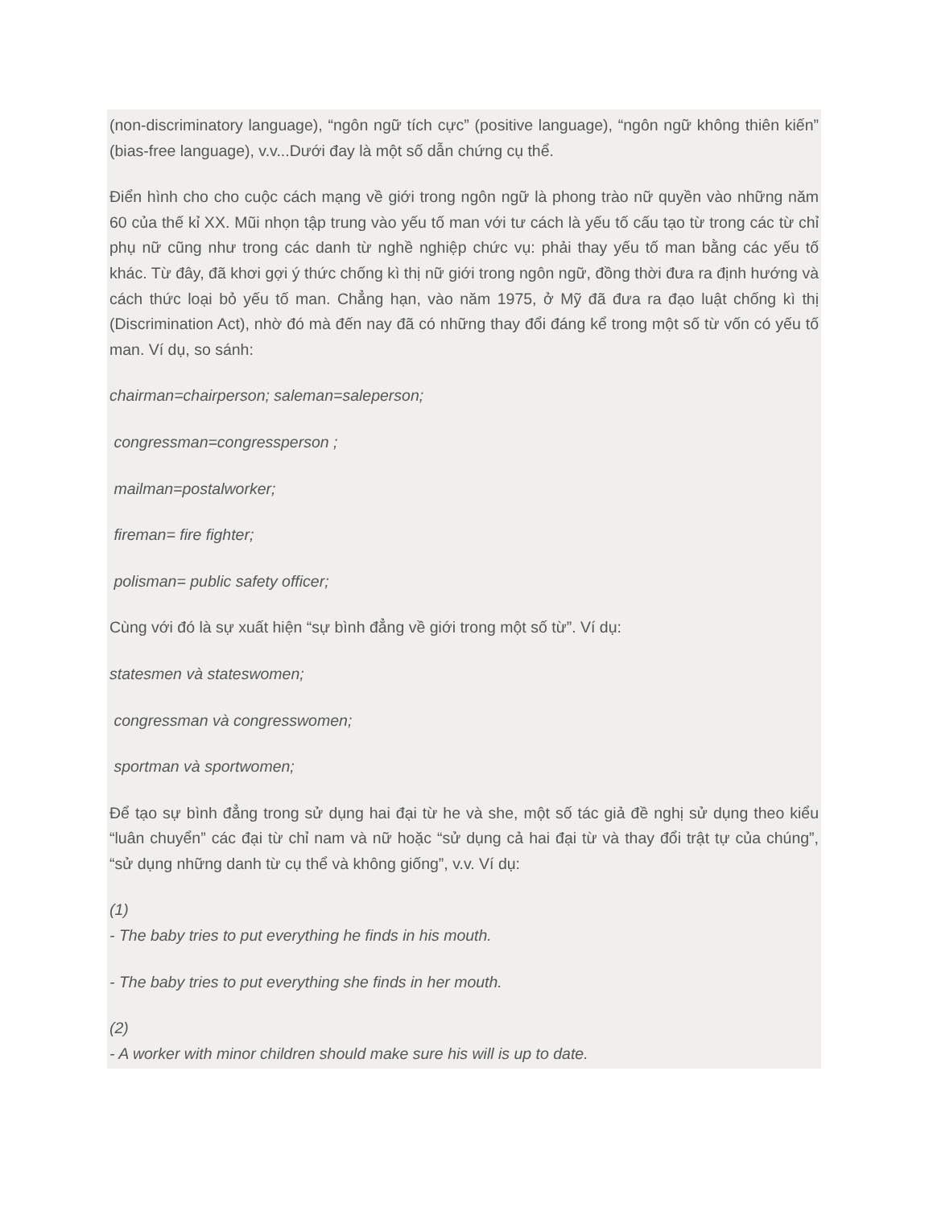(non-discriminatory language), “ngôn ngữ tích cực” (positive language), “ngôn ngữ không thiên kiến” (bias-free language), v.v...Dưới đay là một số dẫn chứng cụ thể.
Điển hình cho cho cuộc cách mạng về giới trong ngôn ngữ là phong trào nữ quyền vào những năm 60 của thế kỉ XX. Mũi nhọn tập trung vào yếu tố man với tư cách là yếu tố cấu tạo từ trong các từ chỉ phụ nữ cũng như trong các danh từ nghề nghiệp chức vụ: phải thay yếu tố man bằng các yếu tố khác. Từ đây, đã khơi gợi ý thức chống kì thị nữ giới trong ngôn ngữ, đồng thời đưa ra định hướng và cách thức loại bỏ yếu tố man. Chẳng hạn, vào năm 1975, ở Mỹ đã đưa ra đạo luật chống kì thị (Discrimination Act), nhờ đó mà đến nay đã có những thay đổi đáng kể trong một số từ vốn có yếu tố man. Ví dụ, so sánh:
chairman=chairperson; saleman=saleperson;
congressman=congressperson ;
mailman=postalworker;
fireman= fire fighter;
polisman= public safety officer;
Cùng với đó là sự xuất hiện “sự bình đẳng về giới trong một số từ”. Ví dụ:
statesmen và stateswomen;
congressman và congresswomen;
sportman và sportwomen;
Để tạo sự bình đẳng trong sử dụng hai đại từ he và she, một số tác giả đề nghị sử dụng theo kiểu “luân chuyển” các đại từ chỉ nam và nữ hoặc “sử dụng cả hai đại từ và thay đổi trật tự của chúng”, “sử dụng những danh từ cụ thể và không giống”, v.v. Ví dụ:
(1)
- The baby tries to put everything he finds in his mouth.
- The baby tries to put everything she finds in her mouth.
(2)
- A worker with minor children should make sure his will is up to date.